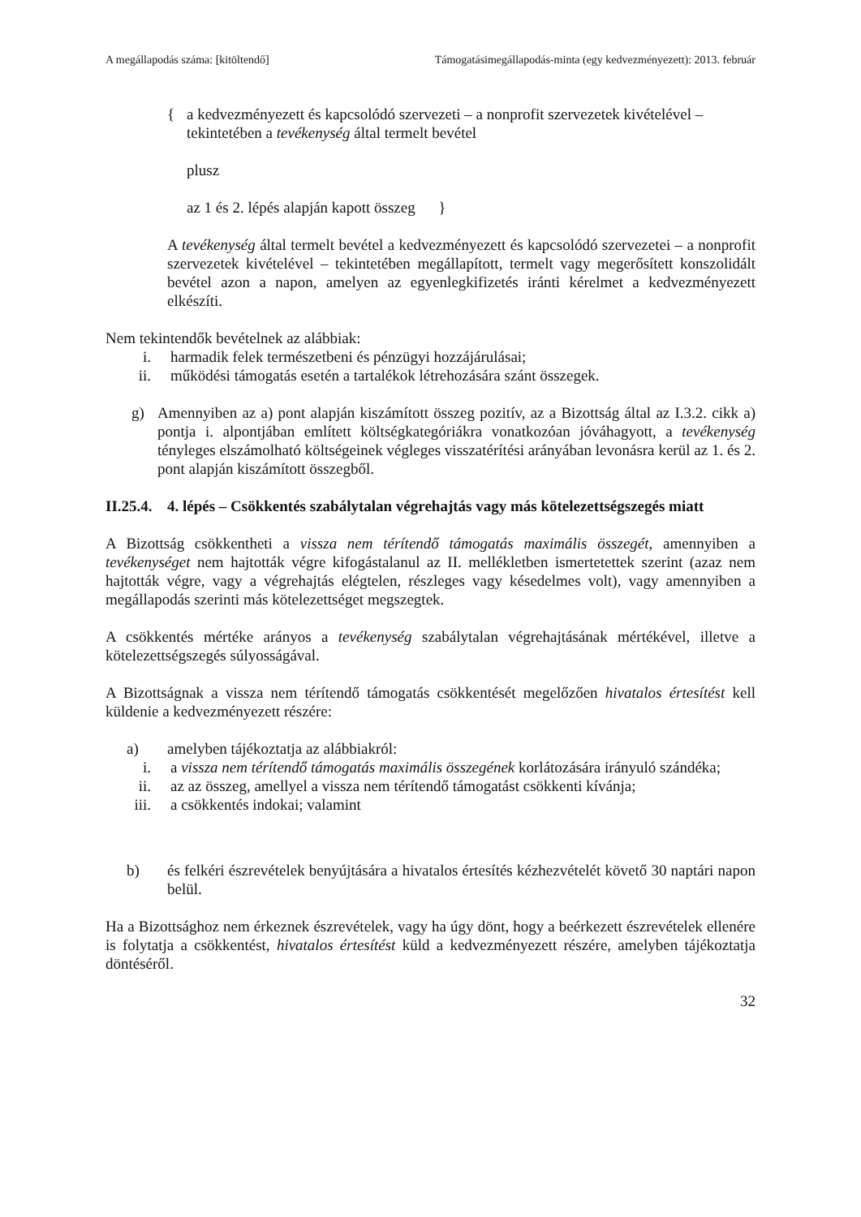A megállapodás száma: [kitöltendő] Támogatásimegállapodás-minta (egy kedvezményezett): 2013. február
{ a kedvezményezett és kapcsolódó szervezeti – a nonprofit szervezetek kivételével – tekintetében a tevékenység által termelt bevétel
plusz
az 1 és 2. lépés alapján kapott összeg }
A tevékenység által termelt bevétel a kedvezményezett és kapcsolódó szervezetei – a nonprofit szervezetek kivételével – tekintetében megállapított, termelt vagy megerősített konszolidált bevétel azon a napon, amelyen az egyenlegkifizetés iránti kérelmet a kedvezményezett elkészíti.
Nem tekintendők bevételnek az alábbiak:
i. harmadik felek természetbeni és pénzügyi hozzájárulásai;
ii. működési támogatás esetén a tartalékok létrehozására szánt összegek.
g) Amennyiben az a) pont alapján kiszámított összeg pozitív, az a Bizottság által az I.3.2. cikk a) pontja i. alpontjában említett költségkategóriákra vonatkozóan jóváhagyott, a tevékenység tényleges elszámolható költségeinek végleges visszatérítési arányában levonásra kerül az 1. és 2. pont alapján kiszámított összegből.
II.25.4. 4. lépés – Csökkentés szabálytalan végrehajtás vagy más kötelezettségszegés miatt
A Bizottság csökkentheti a vissza nem térítendő támogatás maximális összegét, amennyiben a tevékenységet nem hajtották végre kifogástalanul az II. mellékletben ismertetettek szerint (azaz nem hajtották végre, vagy a végrehajtás elégtelen, részleges vagy késedelmes volt), vagy amennyiben a megállapodás szerinti más kötelezettséget megszegtek.
A csökkentés mértéke arányos a tevékenység szabálytalan végrehajtásának mértékével, illetve a kötelezettségszegés súlyosságával.
A Bizottságnak a vissza nem térítendő támogatás csökkentését megelőzően hivatalos értesítést kell küldenie a kedvezményezett részére:
a) amelyben tájékoztatja az alábbiakról:
i. a vissza nem térítendő támogatás maximális összegének korlátozására irányuló szándéka;
ii. az az összeg, amellyel a vissza nem térítendő támogatást csökkenti kívánja;
iii. a csökkentés indokai; valamint
b) és felkéri észrevételek benyújtására a hivatalos értesítés kézhezvételét követő 30 naptári napon belül.
Ha a Bizottsághoz nem érkeznek észrevételek, vagy ha úgy dönt, hogy a beérkezett észrevételek ellenére is folytatja a csökkentést, hivatalos értesítést küld a kedvezményezett részére, amelyben tájékoztatja döntéséről.
32